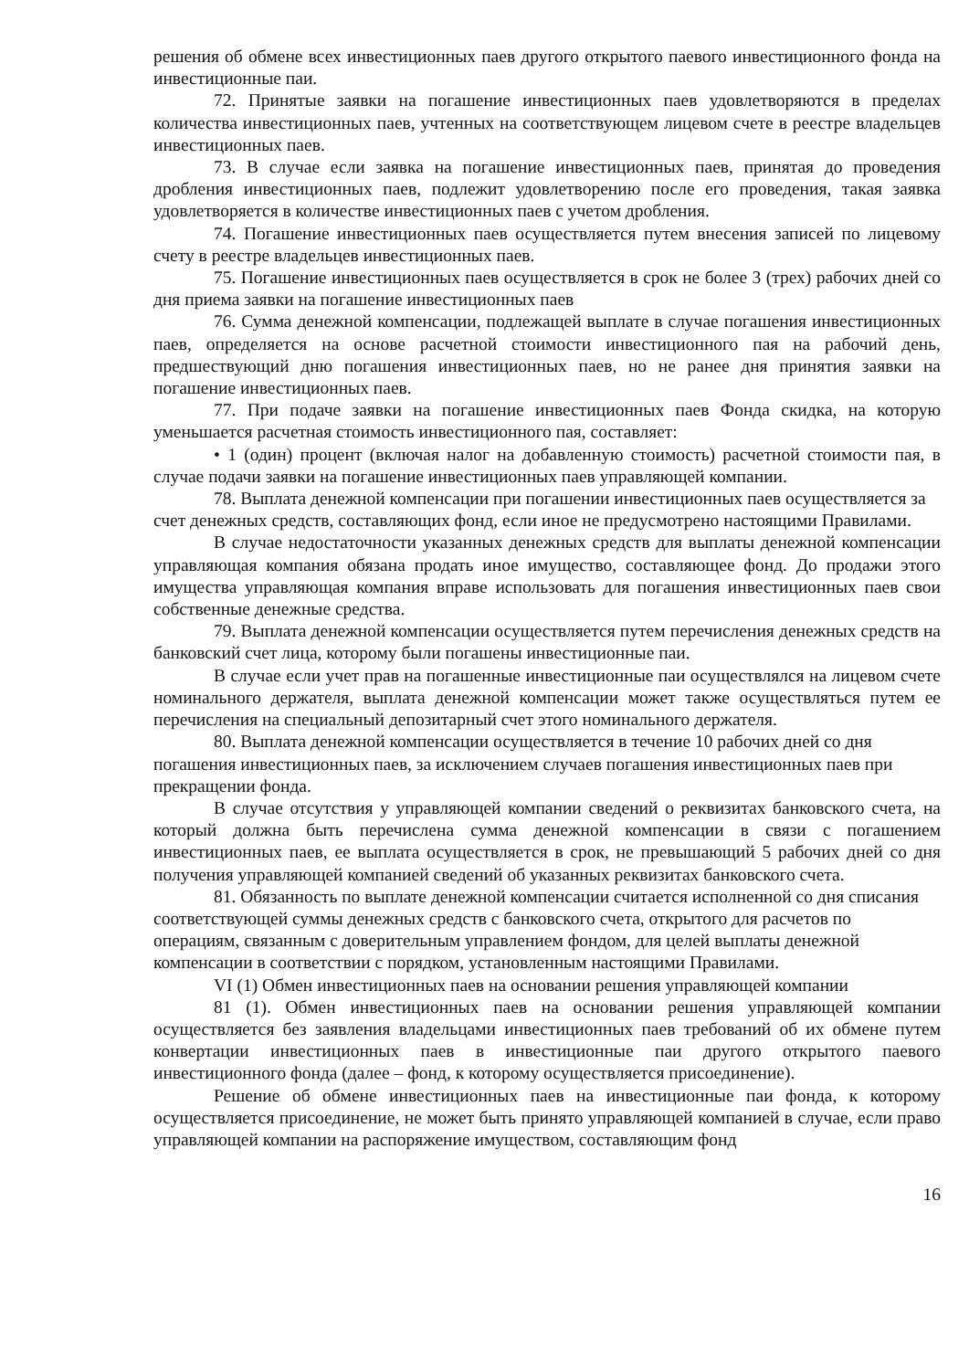решения об обмене всех инвестиционных паев другого открытого паевого инвестиционного фонда на инвестиционные паи.
72. Принятые заявки на погашение инвестиционных паев удовлетворяются в пределах количества инвестиционных паев, учтенных на соответствующем лицевом счете в реестре владельцев инвестиционных паев.
73. В случае если заявка на погашение инвестиционных паев, принятая до проведения дробления инвестиционных паев, подлежит удовлетворению после его проведения, такая заявка удовлетворяется в количестве инвестиционных паев с учетом дробления.
74. Погашение инвестиционных паев осуществляется путем внесения записей по лицевому счету в реестре владельцев инвестиционных паев.
75. Погашение инвестиционных паев осуществляется в срок не более 3 (трех) рабочих дней со дня приема заявки на погашение инвестиционных паев
76. Сумма денежной компенсации, подлежащей выплате в случае погашения инвестиционных паев, определяется на основе расчетной стоимости инвестиционного пая на рабочий день, предшествующий дню погашения инвестиционных паев, но не ранее дня принятия заявки на погашение инвестиционных паев.
77. При подаче заявки на погашение инвестиционных паев Фонда скидка, на которую уменьшается расчетная стоимость инвестиционного пая, составляет:
• 1 (один) процент (включая налог на добавленную стоимость) расчетной стоимости пая, в случае подачи заявки на погашение инвестиционных паев управляющей компании.
78. Выплата денежной компенсации при погашении инвестиционных паев осуществляется за счет денежных средств, составляющих фонд, если иное не предусмотрено настоящими Правилами.
В случае недостаточности указанных денежных средств для выплаты денежной компенсации управляющая компания обязана продать иное имущество, составляющее фонд. До продажи этого имущества управляющая компания вправе использовать для погашения инвестиционных паев свои собственные денежные средства.
79. Выплата денежной компенсации осуществляется путем перечисления денежных средств на банковский счет лица, которому были погашены инвестиционные паи.
В случае если учет прав на погашенные инвестиционные паи осуществлялся на лицевом счете номинального держателя, выплата денежной компенсации может также осуществляться путем ее перечисления на специальный депозитарный счет этого номинального держателя.
80. Выплата денежной компенсации осуществляется в течение 10 рабочих дней со дня погашения инвестиционных паев, за исключением случаев погашения инвестиционных паев при прекращении фонда.
В случае отсутствия у управляющей компании сведений о реквизитах банковского счета, на который должна быть перечислена сумма денежной компенсации в связи с погашением инвестиционных паев, ее выплата осуществляется в срок, не превышающий 5 рабочих дней со дня получения управляющей компанией сведений об указанных реквизитах банковского счета.
81. Обязанность по выплате денежной компенсации считается исполненной со дня списания соответствующей суммы денежных средств с банковского счета, открытого для расчетов по операциям, связанным с доверительным управлением фондом, для целей выплаты денежной компенсации в соответствии с порядком, установленным настоящими Правилами.
VI (1) Обмен инвестиционных паев на основании решения управляющей компании
81 (1). Обмен инвестиционных паев на основании решения управляющей компании осуществляется без заявления владельцами инвестиционных паев требований об их обмене путем конвертации инвестиционных паев в инвестиционные паи другого открытого паевого инвестиционного фонда (далее – фонд, к которому осуществляется присоединение).
Решение об обмене инвестиционных паев на инвестиционные паи фонда, к которому осуществляется присоединение, не может быть принято управляющей компанией в случае, если право управляющей компании на распоряжение имуществом, составляющим фонд
16